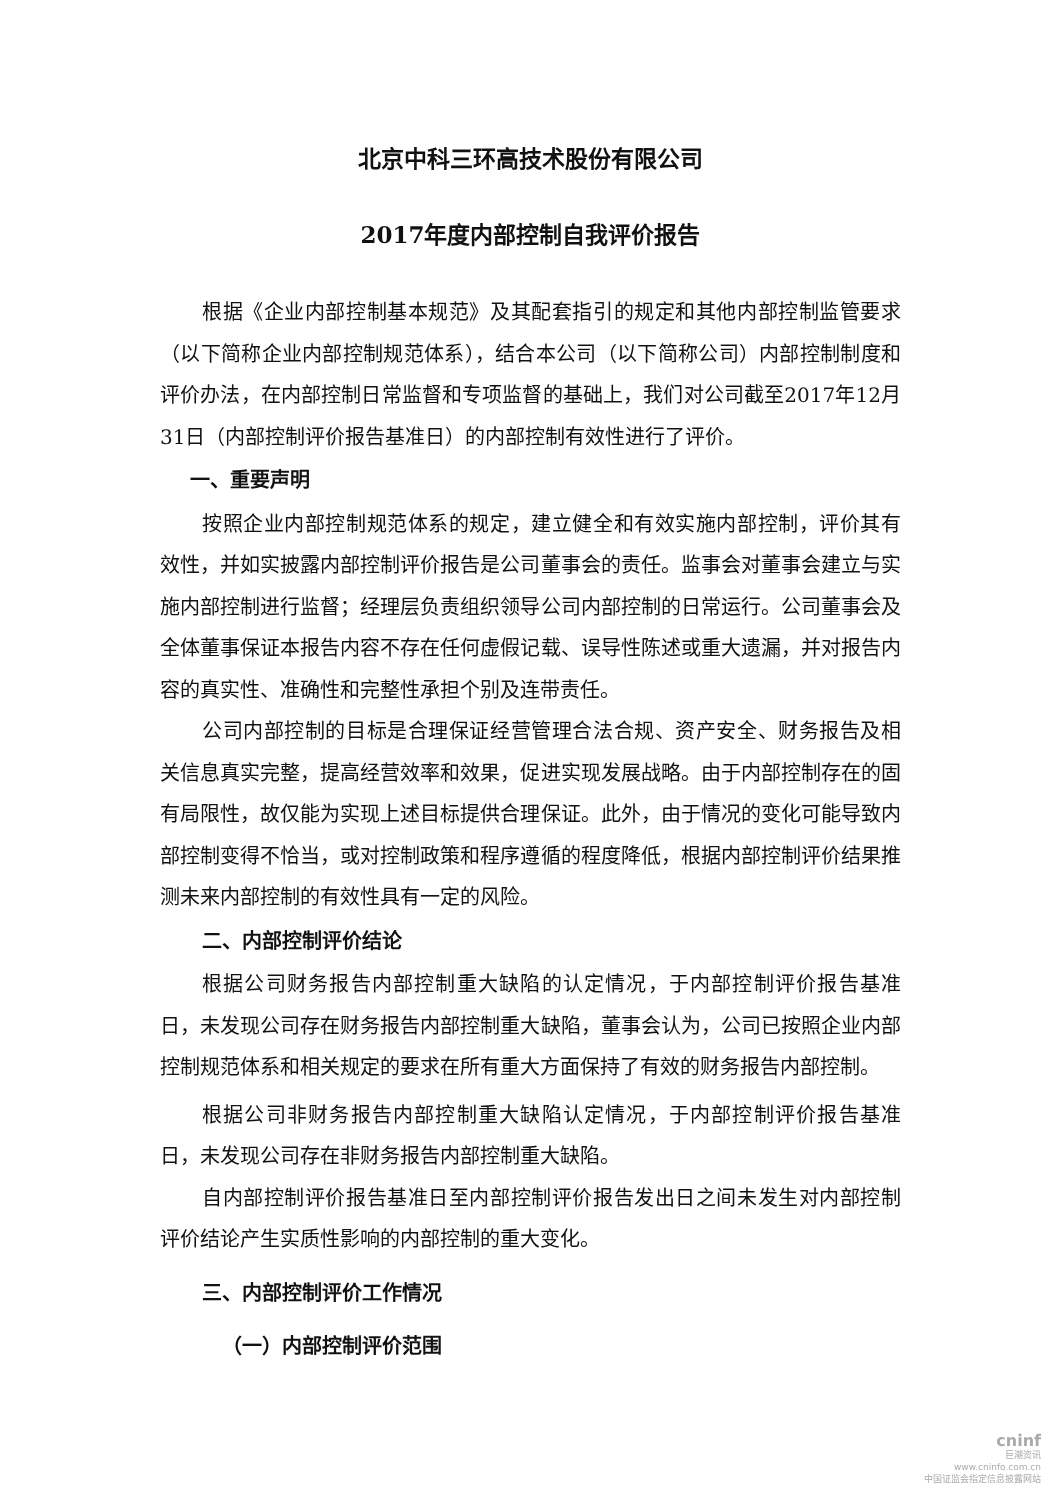北京中科三环高技术股份有限公司
2017年度内部控制自我评价报告
根据《企业内部控制基本规范》及其配套指引的规定和其他内部控制监管要求（以下简称企业内部控制规范体系），结合本公司（以下简称公司）内部控制制度和评价办法，在内部控制日常监督和专项监督的基础上，我们对公司截至2017年12月31日（内部控制评价报告基准日）的内部控制有效性进行了评价。
一、重要声明
按照企业内部控制规范体系的规定，建立健全和有效实施内部控制，评价其有效性，并如实披露内部控制评价报告是公司董事会的责任。监事会对董事会建立与实施内部控制进行监督；经理层负责组织领导公司内部控制的日常运行。公司董事会及全体董事保证本报告内容不存在任何虚假记载、误导性陈述或重大遗漏，并对报告内容的真实性、准确性和完整性承担个别及连带责任。
公司内部控制的目标是合理保证经营管理合法合规、资产安全、财务报告及相关信息真实完整，提高经营效率和效果，促进实现发展战略。由于内部控制存在的固有局限性，故仅能为实现上述目标提供合理保证。此外，由于情况的变化可能导致内部控制变得不恰当，或对控制政策和程序遵循的程度降低，根据内部控制评价结果推测未来内部控制的有效性具有一定的风险。
二、内部控制评价结论
根据公司财务报告内部控制重大缺陷的认定情况，于内部控制评价报告基准日，未发现公司存在财务报告内部控制重大缺陷，董事会认为，公司已按照企业内部控制规范体系和相关规定的要求在所有重大方面保持了有效的财务报告内部控制。
根据公司非财务报告内部控制重大缺陷认定情况，于内部控制评价报告基准日，未发现公司存在非财务报告内部控制重大缺陷。
自内部控制评价报告基准日至内部控制评价报告发出日之间未发生对内部控制评价结论产生实质性影响的内部控制的重大变化。
三、内部控制评价工作情况
（一）内部控制评价范围
cninf
巨潮资讯
www.cninfo.com.cn
中国证监会指定信息披露网站